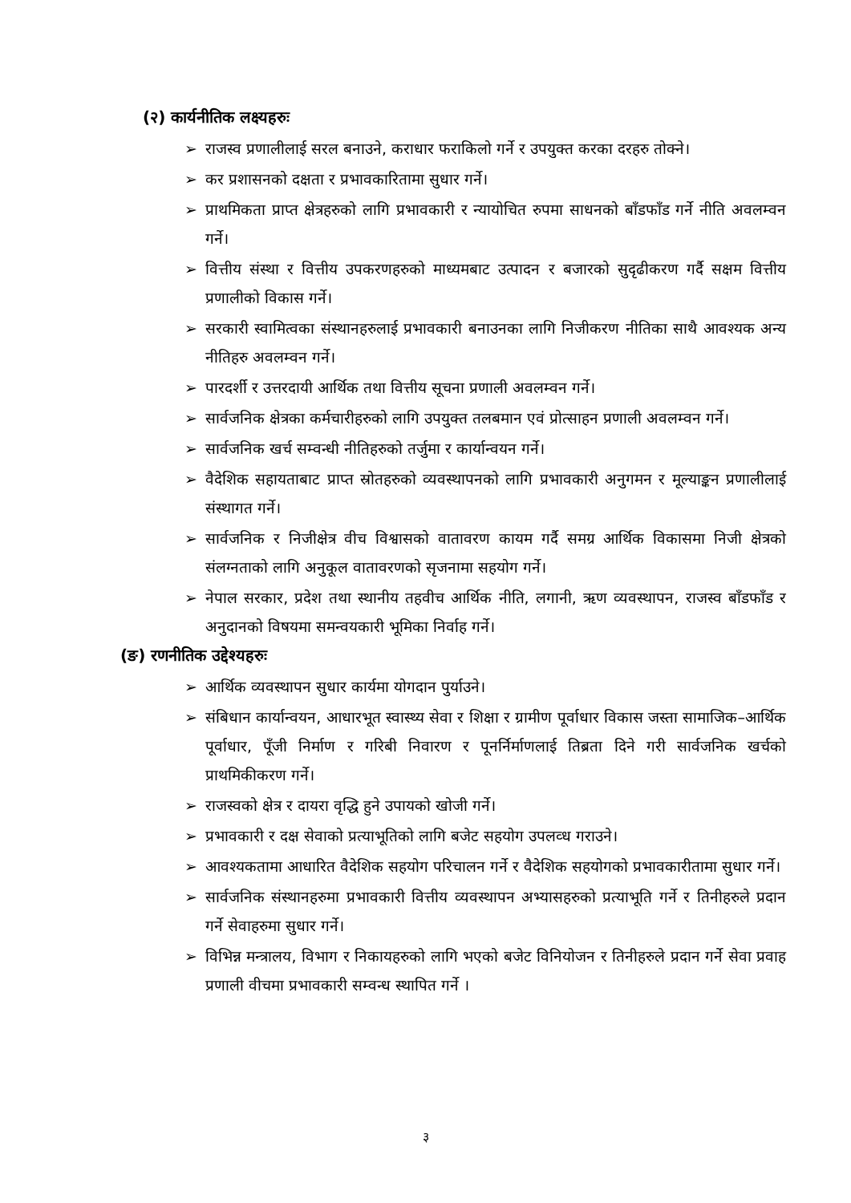(२) कार्यनीतिक लक्ष्यहरुः
➢ राजस्व प्रणालीलाई सरल बनाउने, कराधार फराकिलो गर्ने र उपयुक्त करका दरहरु तोक्ने।
➢ कर प्रशासनको दक्षता र प्रभावकारितामा सुधार गर्ने।
➢ प्राथमिकता प्राप्त क्षेत्रहरुको लागि प्रभावकारी र न्यायोचित रुपमा साधनको बाँडफाँड गर्ने नीति अवलम्वन गर्ने।
➢ वित्तीय संस्था र वित्तीय उपकरणहरुको माध्यमबाट उत्पादन र बजारको सुदृढीकरण गर्दै सक्षम वित्तीय प्रणालीको विकास गर्ने।
➢ सरकारी स्वामित्वका संस्थानहरुलाई प्रभावकारी बनाउनका लागि निजीकरण नीतिका साथै आवश्यक अन्य नीतिहरु अवलम्वन गर्ने।
➢ पारदर्शी र उत्तरदायी आर्थिक तथा वित्तीय सूचना प्रणाली अवलम्वन गर्ने।
➢ सार्वजनिक क्षेत्रका कर्मचारीहरुको लागि उपयुक्त तलबमान एवं प्रोत्साहन प्रणाली अवलम्वन गर्ने।
➢ सार्वजनिक खर्च सम्वन्धी नीतिहरुको तर्जुमा र कार्यान्वयन गर्ने।
➢ वैदेशिक सहायताबाट प्राप्त स्रोतहरुको व्यवस्थापनको लागि प्रभावकारी अनुगमन र मूल्याङ्कन प्रणालीलाई संस्थागत गर्ने।
➢ सार्वजनिक र निजीक्षेत्र वीच विश्वासको वातावरण कायम गर्दै समग्र आर्थिक विकासमा निजी क्षेत्रको संलग्नताको लागि अनुकूल वातावरणको सृजनामा सहयोग गर्ने।
➢ नेपाल सरकार, प्रदेश तथा स्थानीय तहवीच आर्थिक नीति, लगानी, ऋण व्यवस्थापन, राजस्व बाँडफाँड र अनुदानको विषयमा समन्वयकारी भूमिका निर्वाह गर्ने।
(ङ) रणनीतिक उद्देश्यहरुः
➢ आर्थिक व्यवस्थापन सुधार कार्यमा योगदान पुर्याउने।
➢ संबिधान कार्यान्वयन, आधारभूत स्वास्थ्य सेवा र शिक्षा र ग्रामीण पूर्वाधार विकास जस्ता सामाजिक–आर्थिक पूर्वाधार, पूँजी निर्माण र गरिबी निवारण र पूनर्निर्माणलाई तिब्रता दिने गरी सार्वजनिक खर्चको प्राथमिकीकरण गर्ने।
➢ राजस्वको क्षेत्र र दायरा वृद्धि हुने उपायको खोजी गर्ने।
➢ प्रभावकारी र दक्ष सेवाको प्रत्याभूतिको लागि बजेट सहयोग उपलव्ध गराउने।
➢ आवश्यकतामा आधारित वैदेशिक सहयोग परिचालन गर्ने र वैदेशिक सहयोगको प्रभावकारीतामा सुधार गर्ने।
➢ सार्वजनिक संस्थानहरुमा प्रभावकारी वित्तीय व्यवस्थापन अभ्यासहरुको प्रत्याभूति गर्ने र तिनीहरुले प्रदान गर्ने सेवाहरुमा सुधार गर्ने।
➢ विभिन्न मन्त्रालय, विभाग र निकायहरुको लागि भएको बजेट विनियोजन र तिनीहरुले प्रदान गर्ने सेवा प्रवाह प्रणाली वीचमा प्रभावकारी सम्वन्ध स्थापित गर्ने ।
३